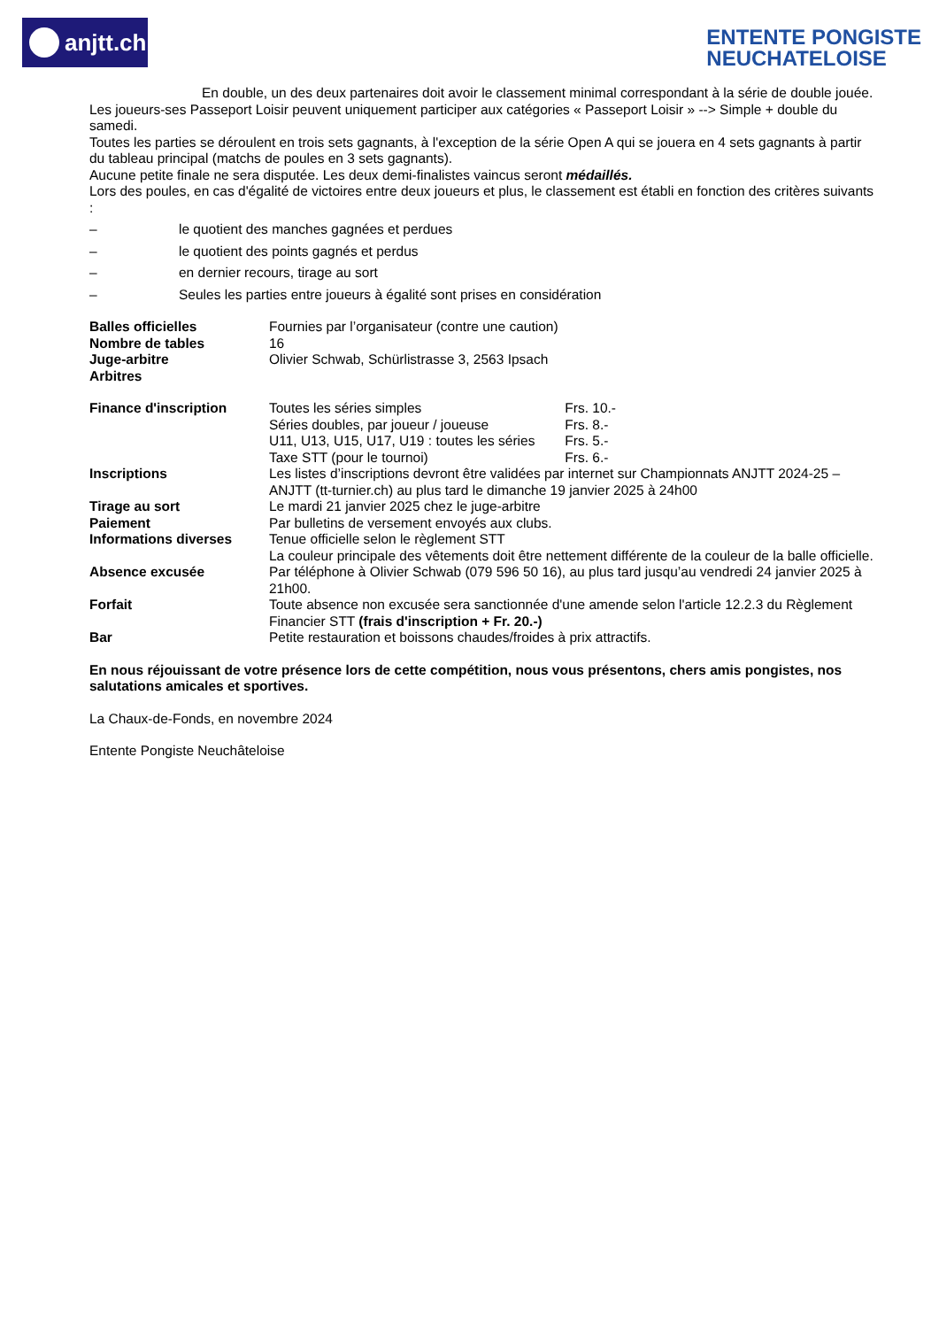anjtt.ch
ENTENTE PONGISTE
NEUCHATELOISE
En double, un des deux partenaires doit avoir le classement minimal correspondant à la série de double jouée.
Les joueurs-ses Passeport Loisir peuvent uniquement participer aux catégories « Passeport Loisir » --> Simple + double du samedi.
Toutes les parties se déroulent en trois sets gagnants, à l'exception de la série Open A qui se jouera en 4 sets gagnants à partir du tableau principal (matchs de poules en 3 sets gagnants).
Aucune petite finale ne sera disputée. Les deux demi-finalistes vaincus seront médaillés.
Lors des poules, en cas d'égalité de victoires entre deux joueurs et plus, le classement est établi en fonction des critères suivants :
– le quotient des manches gagnées et perdues
– le quotient des points gagnés et perdus
– en dernier recours, tirage au sort
– Seules les parties entre joueurs à égalité sont prises en considération
| Balles officielles | Fournies par l’organisateur (contre une caution) |
| Nombre de tables | 16 |
| Juge-arbitre | Olivier Schwab, Schürlistrasse 3, 2563 Ipsach |
| Arbitres | |
| Finance d'inscription | Toutes les séries simples Frs. 10.- Séries doubles, par joueur / joueuse Frs. 8.- U11, U13, U15, U17, U19 : toutes les séries Frs. 5.- Taxe STT (pour le tournoi) Frs. 6.- |
| Inscriptions | Les listes d’inscriptions devront être validées par internet sur Championnats ANJTT 2024-25 – ANJTT (tt-turnier.ch) au plus tard le dimanche 19 janvier 2025 à 24h00 |
| Tirage au sort | Le mardi 21 janvier 2025 chez le juge-arbitre |
| Paiement | Par bulletins de versement envoyés aux clubs. |
| Informations diverses | Tenue officielle selon le règlement STT La couleur principale des vêtements doit être nettement différente de la couleur de la balle officielle. |
| Absence excusée | Par téléphone à Olivier Schwab (079 596 50 16), au plus tard jusqu’au vendredi 24 janvier 2025 à 21h00. |
| Forfait | Toute absence non excusée sera sanctionnée d'une amende selon l'article 12.2.3 du Règlement Financier STT (frais d'inscription + Fr. 20.-) |
| Bar | Petite restauration et boissons chaudes/froides à prix attractifs. |
En nous réjouissant de votre présence lors de cette compétition, nous vous présentons, chers amis pongistes, nos salutations amicales et sportives.
La Chaux-de-Fonds, en novembre 2024
Entente Pongiste Neuchâteloise